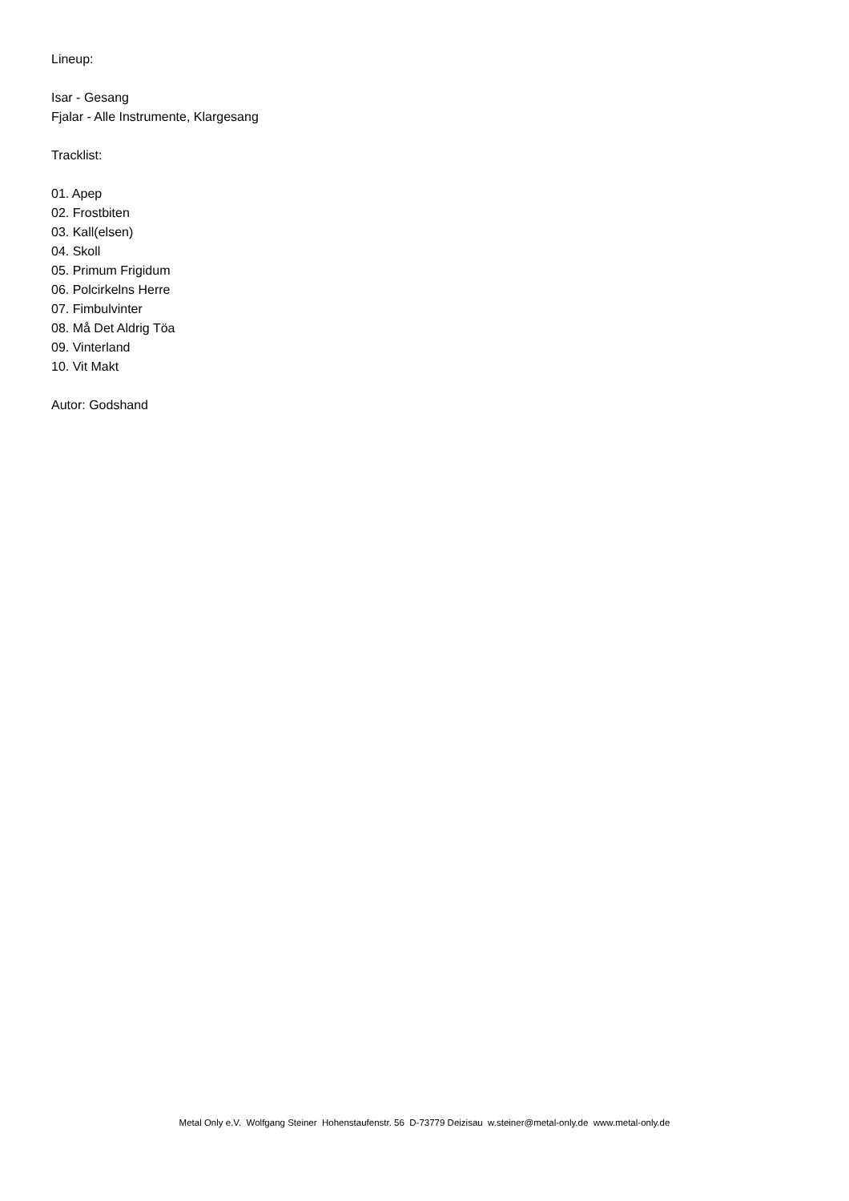Lineup:
Isar - Gesang
Fjalar - Alle Instrumente, Klargesang
Tracklist:
01. Apep
02. Frostbiten
03. Kall(elsen)
04. Skoll
05. Primum Frigidum
06. Polcirkelns Herre
07. Fimbulvinter
08. Må Det Aldrig Töa
09. Vinterland
10. Vit Makt
Autor: Godshand
Metal Only e.V. Wolfgang Steiner Hohenstaufenstr. 56 D-73779 Deizisau w.steiner@metal-only.de www.metal-only.de